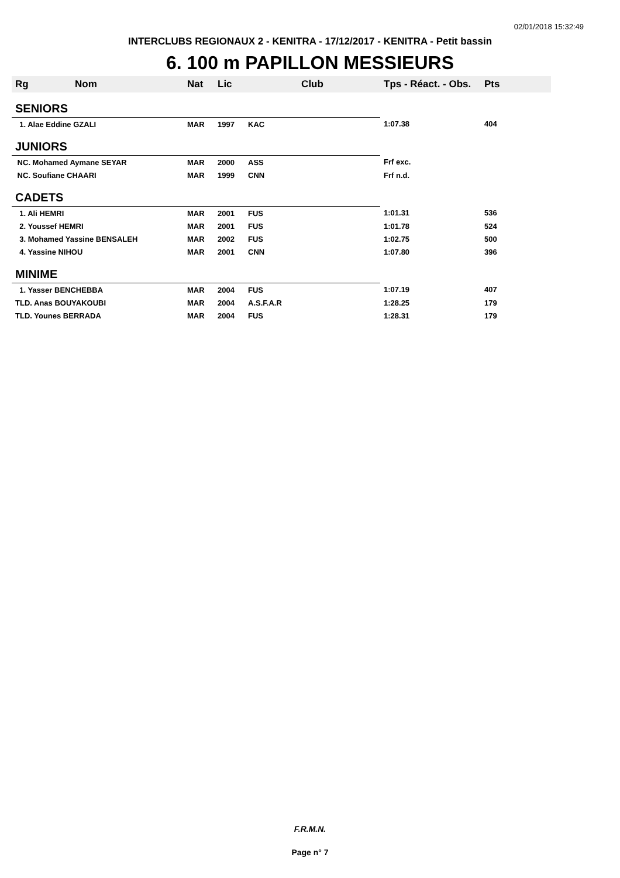02/01/2018 15:32:49
INTERCLUBS REGIONAUX 2 - KENITRA - 17/12/2017 - KENITRA - Petit bassin
6. 100 m PAPILLON MESSIEURS
| Rg | Nom | Nat | Lic | Club | Tps - Réact. - Obs. | Pts |
| --- | --- | --- | --- | --- | --- | --- |
| SENIORS | | | | | | |
| 1. Alae Eddine GZALI | | MAR | 1997 | KAC | 1:07.38 | 404 |
| JUNIORS | | | | | | |
| NC. Mohamed Aymane SEYAR | | MAR | 2000 | ASS | Frf exc. | |
| NC. Soufiane CHAARI | | MAR | 1999 | CNN | Frf n.d. | |
| CADETS | | | | | | |
| 1. Ali HEMRI | | MAR | 2001 | FUS | 1:01.31 | 536 |
| 2. Youssef HEMRI | | MAR | 2001 | FUS | 1:01.78 | 524 |
| 3. Mohamed Yassine BENSALEH | | MAR | 2002 | FUS | 1:02.75 | 500 |
| 4. Yassine NIHOU | | MAR | 2001 | CNN | 1:07.80 | 396 |
| MINIME | | | | | | |
| 1. Yasser BENCHEBBA | | MAR | 2004 | FUS | 1:07.19 | 407 |
| TLD. Anas BOUYAKOUBI | | MAR | 2004 | A.S.F.A.R | 1:28.25 | 179 |
| TLD. Younes BERRADA | | MAR | 2004 | FUS | 1:28.31 | 179 |
F.R.M.N.
Page n° 7